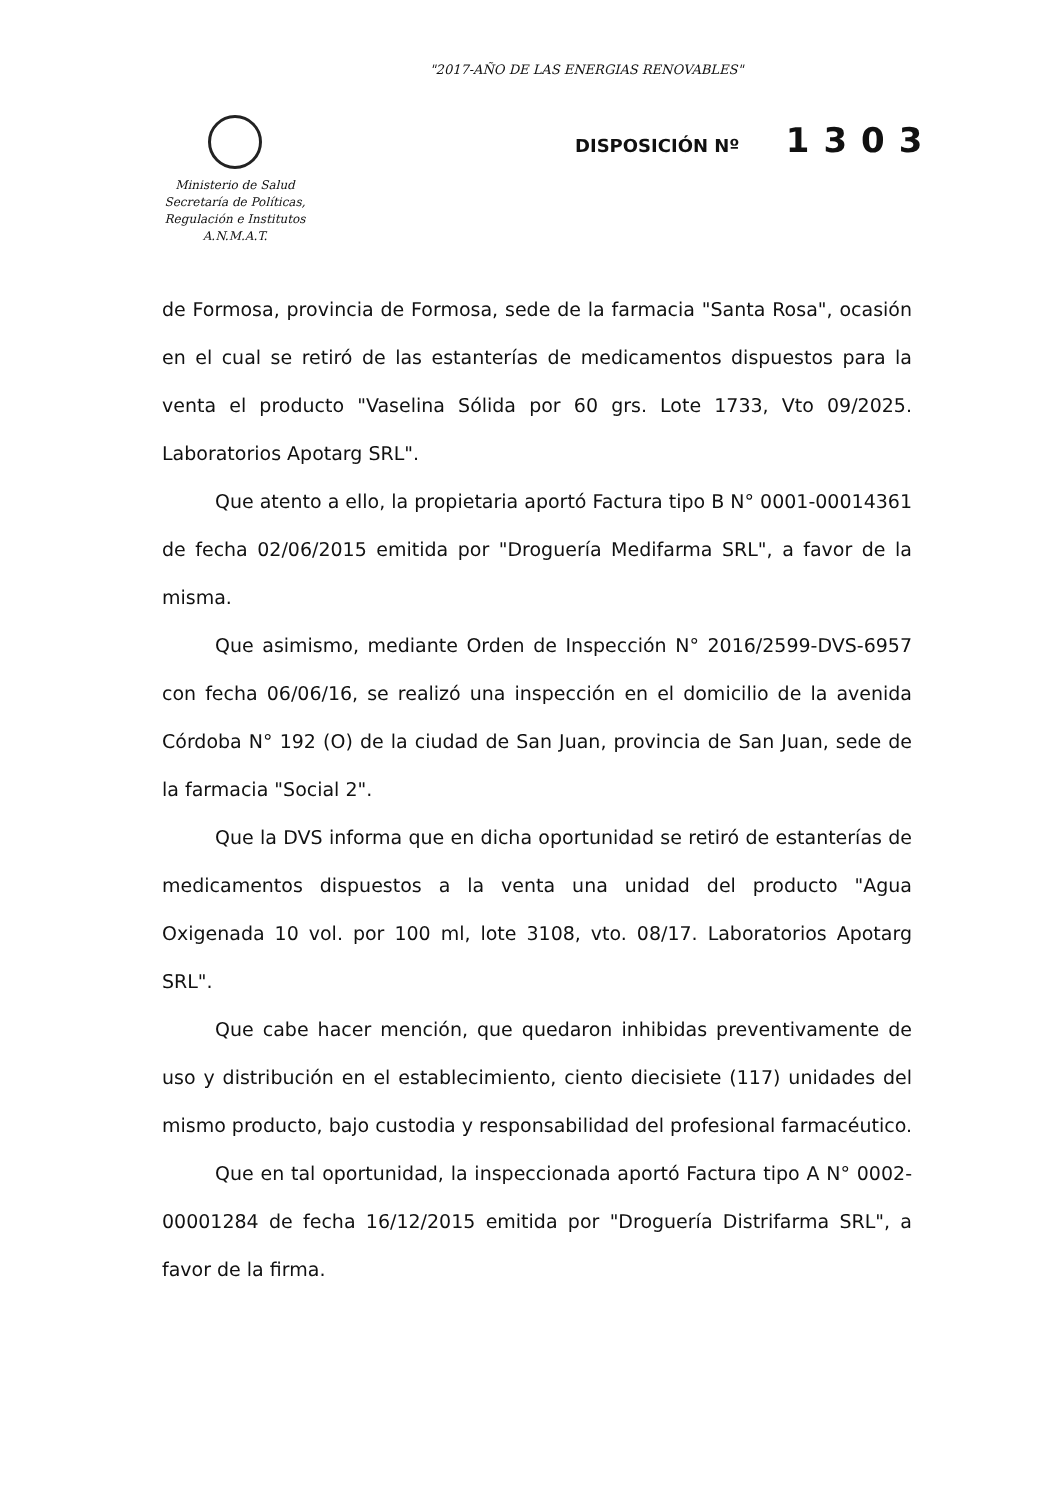"2017-AÑO DE LAS ENERGIAS RENOVABLES"
Ministerio de Salud
Secretaría de Políticas,
Regulación e Institutos
A.N.M.A.T.
DISPOSICIÓN Nº 1303
de Formosa, provincia de Formosa, sede de la farmacia "Santa Rosa", ocasión en el cual se retiró de las estanterías de medicamentos dispuestos para la venta el producto "Vaselina Sólida por 60 grs. Lote 1733, Vto 09/2025. Laboratorios Apotarg SRL".
Que atento a ello, la propietaria aportó Factura tipo B N° 0001-00014361 de fecha 02/06/2015 emitida por "Droguería Medifarma SRL", a favor de la misma.
Que asimismo, mediante Orden de Inspección N° 2016/2599-DVS-6957 con fecha 06/06/16, se realizó una inspección en el domicilio de la avenida Córdoba N° 192 (O) de la ciudad de San Juan, provincia de San Juan, sede de la farmacia "Social 2".
Que la DVS informa que en dicha oportunidad se retiró de estanterías de medicamentos dispuestos a la venta una unidad del producto "Agua Oxigenada 10 vol. por 100 ml, lote 3108, vto. 08/17. Laboratorios Apotarg SRL".
Que cabe hacer mención, que quedaron inhibidas preventivamente de uso y distribución en el establecimiento, ciento diecisiete (117) unidades del mismo producto, bajo custodia y responsabilidad del profesional farmacéutico.
Que en tal oportunidad, la inspeccionada aportó Factura tipo A N° 0002-00001284 de fecha 16/12/2015 emitida por "Droguería Distrifarma SRL", a favor de la firma.